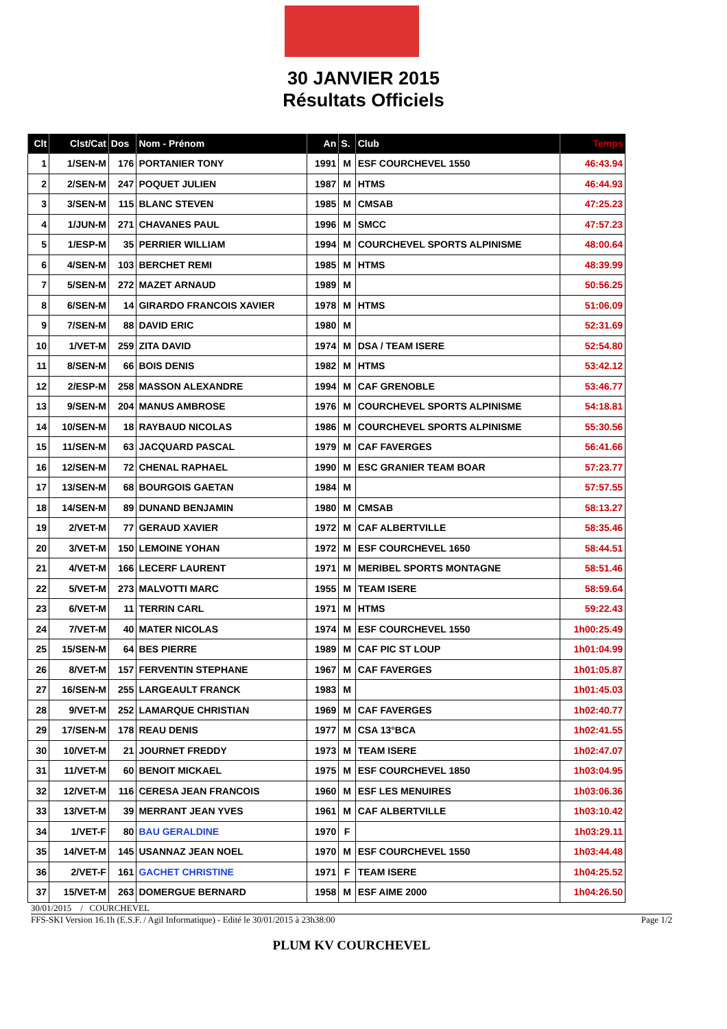30 JANVIER 2015
Résultats Officiels
| Clt | Clst/Cat | Dos | Nom - Prénom | An | S. | Club | Temps |
| --- | --- | --- | --- | --- | --- | --- | --- |
| 1 | 1/SEN-M | 176 | PORTANIER TONY | 1991 | M | ESF COURCHEVEL 1550 | 46:43.94 |
| 2 | 2/SEN-M | 247 | POQUET JULIEN | 1987 | M | HTMS | 46:44.93 |
| 3 | 3/SEN-M | 115 | BLANC STEVEN | 1985 | M | CMSAB | 47:25.23 |
| 4 | 1/JUN-M | 271 | CHAVANES PAUL | 1996 | M | SMCC | 47:57.23 |
| 5 | 1/ESP-M | 35 | PERRIER WILLIAM | 1994 | M | COURCHEVEL SPORTS ALPINISME | 48:00.64 |
| 6 | 4/SEN-M | 103 | BERCHET REMI | 1985 | M | HTMS | 48:39.99 |
| 7 | 5/SEN-M | 272 | MAZET ARNAUD | 1989 | M | | 50:56.25 |
| 8 | 6/SEN-M | 14 | GIRARDO FRANCOIS XAVIER | 1978 | M | HTMS | 51:06.09 |
| 9 | 7/SEN-M | 88 | DAVID ERIC | 1980 | M | | 52:31.69 |
| 10 | 1/VET-M | 259 | ZITA DAVID | 1974 | M | DSA / TEAM ISERE | 52:54.80 |
| 11 | 8/SEN-M | 66 | BOIS DENIS | 1982 | M | HTMS | 53:42.12 |
| 12 | 2/ESP-M | 258 | MASSON ALEXANDRE | 1994 | M | CAF GRENOBLE | 53:46.77 |
| 13 | 9/SEN-M | 204 | MANUS AMBROSE | 1976 | M | COURCHEVEL SPORTS ALPINISME | 54:18.81 |
| 14 | 10/SEN-M | 18 | RAYBAUD NICOLAS | 1986 | M | COURCHEVEL SPORTS ALPINISME | 55:30.56 |
| 15 | 11/SEN-M | 63 | JACQUARD PASCAL | 1979 | M | CAF FAVERGES | 56:41.66 |
| 16 | 12/SEN-M | 72 | CHENAL RAPHAEL | 1990 | M | ESC GRANIER TEAM BOAR | 57:23.77 |
| 17 | 13/SEN-M | 68 | BOURGOIS GAETAN | 1984 | M | | 57:57.55 |
| 18 | 14/SEN-M | 89 | DUNAND BENJAMIN | 1980 | M | CMSAB | 58:13.27 |
| 19 | 2/VET-M | 77 | GERAUD XAVIER | 1972 | M | CAF ALBERTVILLE | 58:35.46 |
| 20 | 3/VET-M | 150 | LEMOINE YOHAN | 1972 | M | ESF COURCHEVEL 1650 | 58:44.51 |
| 21 | 4/VET-M | 166 | LECERF LAURENT | 1971 | M | MERIBEL SPORTS MONTAGNE | 58:51.46 |
| 22 | 5/VET-M | 273 | MALVOTTI MARC | 1955 | M | TEAM ISERE | 58:59.64 |
| 23 | 6/VET-M | 11 | TERRIN CARL | 1971 | M | HTMS | 59:22.43 |
| 24 | 7/VET-M | 40 | MATER NICOLAS | 1974 | M | ESF COURCHEVEL 1550 | 1h00:25.49 |
| 25 | 15/SEN-M | 64 | BES PIERRE | 1989 | M | CAF PIC ST LOUP | 1h01:04.99 |
| 26 | 8/VET-M | 157 | FERVENTIN STEPHANE | 1967 | M | CAF FAVERGES | 1h01:05.87 |
| 27 | 16/SEN-M | 255 | LARGEAULT FRANCK | 1983 | M | | 1h01:45.03 |
| 28 | 9/VET-M | 252 | LAMARQUE CHRISTIAN | 1969 | M | CAF FAVERGES | 1h02:40.77 |
| 29 | 17/SEN-M | 178 | REAU DENIS | 1977 | M | CSA 13°BCA | 1h02:41.55 |
| 30 | 10/VET-M | 21 | JOURNET FREDDY | 1973 | M | TEAM ISERE | 1h02:47.07 |
| 31 | 11/VET-M | 60 | BENOIT MICKAEL | 1975 | M | ESF COURCHEVEL 1850 | 1h03:04.95 |
| 32 | 12/VET-M | 116 | CERESA JEAN FRANCOIS | 1960 | M | ESF LES MENUIRES | 1h03:06.36 |
| 33 | 13/VET-M | 39 | MERRANT JEAN YVES | 1961 | M | CAF ALBERTVILLE | 1h03:10.42 |
| 34 | 1/VET-F | 80 | BAU GERALDINE | 1970 | F | | 1h03:29.11 |
| 35 | 14/VET-M | 145 | USANNAZ JEAN NOEL | 1970 | M | ESF COURCHEVEL 1550 | 1h03:44.48 |
| 36 | 2/VET-F | 161 | GACHET CHRISTINE | 1971 | F | TEAM ISERE | 1h04:25.52 |
| 37 | 15/VET-M | 263 | DOMERGUE BERNARD | 1958 | M | ESF AIME 2000 | 1h04:26.50 |
30/01/2015 / COURCHEVEL
FFS-SKI Version 16.1h (E.S.F. / Agil Informatique) - Edité le 30/01/2015 à 23h38:00 Page 1/2
PLUM KV COURCHEVEL